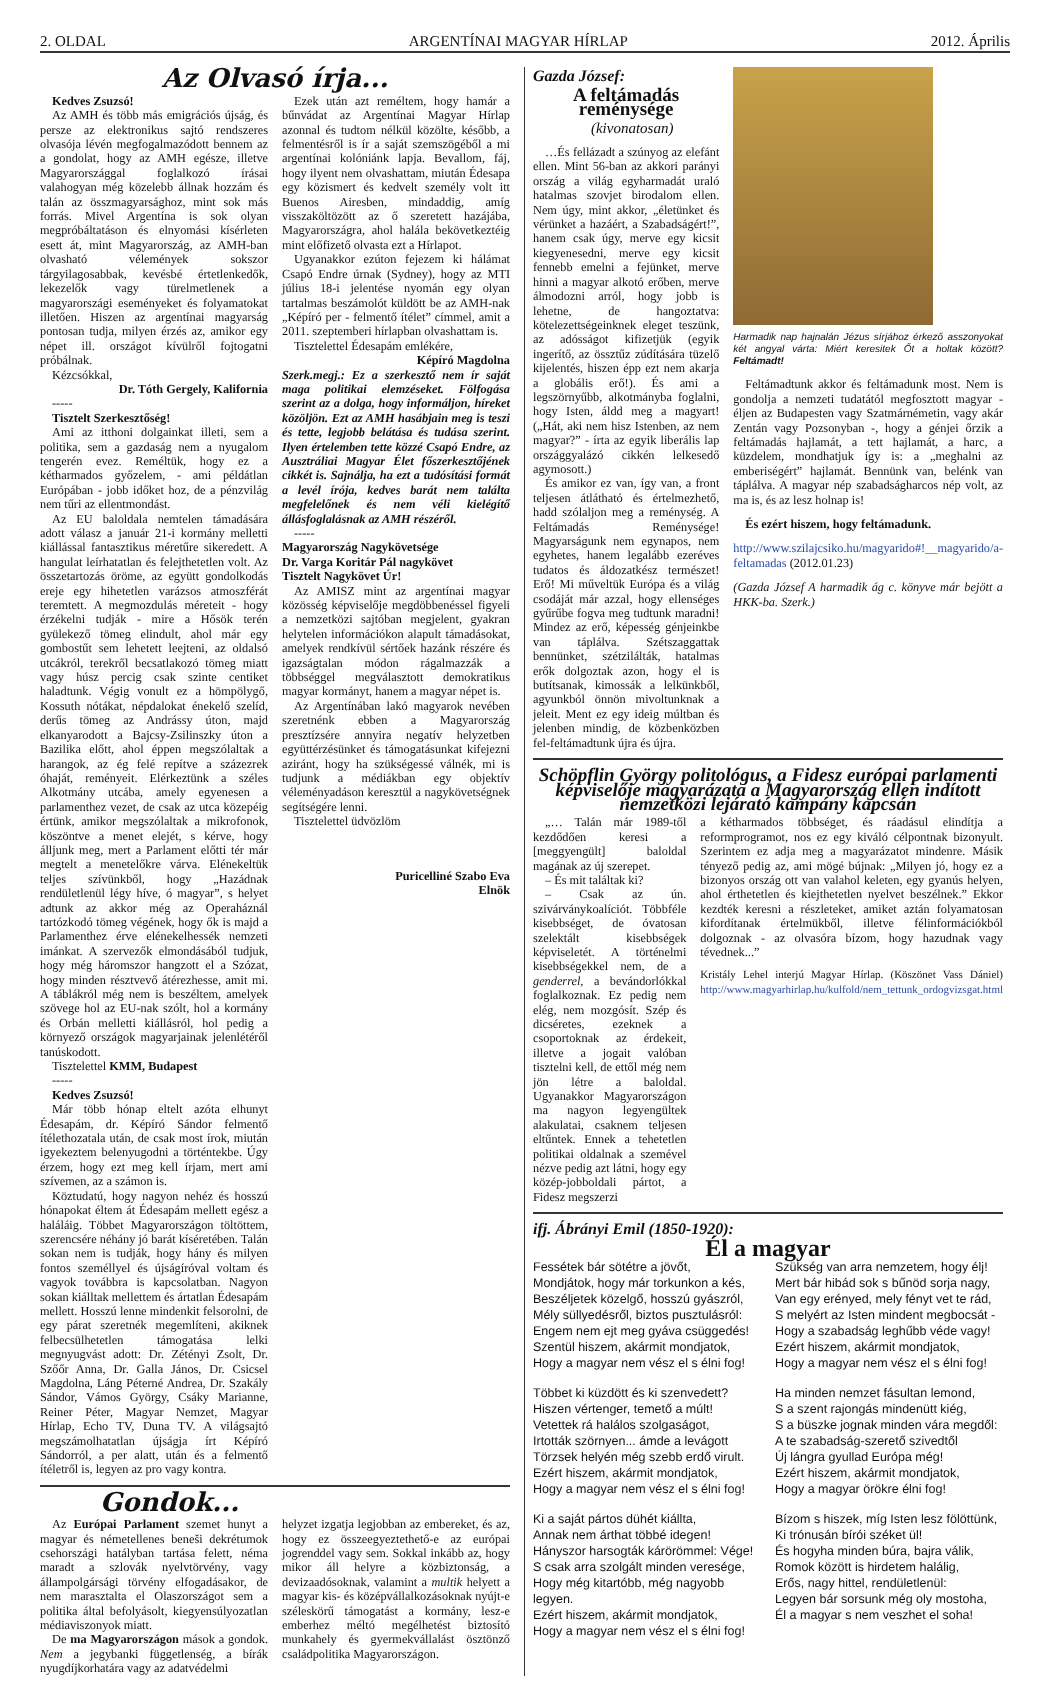2. OLDAL ARGENTÍNAI MAGYAR HÍRLAP 2012. Április
Az Olvasó írja...
Kedves Zsuzsó!
Az AMH és több más emigrációs újság, és persze az elektronikus sajtó rendszeres olvasója lévén megfogalmazódott bennem az a gondolat, hogy az AMH egésze, illetve Magyarországgal foglalkozó írásai valahogyan még közelebb állnak hozzám és talán az összmagyarsághoz, mint sok más forrás. Mivel Argentína is sok olyan megpróbáltatáson és elnyomási kísérleten esett át, mint Magyarország, az AMH-ban olvasható vélemények sokszor tárgyilagosabbak, kevésbé értetlenkedők, lekezelők vagy türelmetlenek a magyarországi eseményeket és folyamatokat illetően. Hiszen az argentínai magyarság pontosan tudja, milyen érzés az, amikor egy népet ill. országot kívülről fojtogatni próbálnak.
Kézcsókkal,
Dr. Tóth Gergely, Kalifornia
-----
Tisztelt Szerkesztőség!
Ami az itthoni dolgainkat illeti, sem a politika, sem a gazdaság nem a nyugalom tengerén evez. Reméltük, hogy ez a kétharmados győzelem, - ami példátlan Európában - jobb időket hoz, de a pénzvilág nem tűri az ellentmondást.
Az EU baloldala nemtelen támadására adott válasz a január 21-i kormány melletti kiállással fantasztikus méretűre sikeredett. A hangulat leírhatatlan és felejthetetlen volt. Az összetartozás öröme, az együtt gondolkodás ereje egy hihetetlen varázsos atmoszférát teremtett. A megmozdulás méreteit - hogy érzékelni tudják - mire a Hősök terén gyülekező tömeg elindult, ahol már egy gombostűt sem lehetett leejteni, az oldalsó utcákról, terekről becsatlakozó tömeg miatt vagy húsz percig csak szinte centiket haladtunk. Végig vonult ez a hömpölygő, Kossuth nótákat, népdalokat énekelő szelíd, derűs tömeg az Andrássy úton, majd elkanyarodott a Bajcsy-Zsilinszky úton a Bazilika előtt, ahol éppen megszólaltak a harangok, az ég felé repítve a százezrek óhaját, reményeit. Elérkeztünk a széles Alkotmány utcába, amely egyenesen a parlamenthez vezet, de csak az utca közepéig értünk, amikor megszólaltak a mikrofonok, köszöntve a menet elejét, s kérve, hogy álljunk meg, mert a Parlament előtti tér már megtelt a menetelőkre várva. Elénekeltük teljes szívünkből, hogy „Hazádnak rendületlenül légy híve, ó magyar”, s helyet adtunk az akkor még az Operaháznál tartózkodó tömeg végének, hogy ők is majd a Parlamenthez érve elénekelhessék nemzeti imánkat. A szervezők elmondásából tudjuk, hogy még háromszor hangzott el a Szózat, hogy minden résztvevő átérezhesse, amit mi. A táblákról még nem is beszéltem, amelyek szövege hol az EU-nak szólt, hol a kormány és Orbán melletti kiállásról, hol pedig a környező országok magyarjainak jelenlétéről tanúskodott.
Tisztelettel KMM, Budapest
-----
Kedves Zsuzsó!
Már több hónap eltelt azóta elhunyt Édesapám, dr. Képíró Sándor felmentő ítélethozatala után, de csak most írok, miután igyekeztem belenyugodni a történtekbe. Úgy érzem, hogy ezt meg kell írjam, mert ami szívemen, az a számon is.
Köztudatú, hogy nagyon nehéz és hosszú hónapokat éltem át Édesapám mellett egész a haláláig. Többet Magyarországon töltöttem, szerencsére néhány jó barát kíséretében. Talán sokan nem is tudják, hogy hány és milyen fontos személlyel és újságíróval voltam és vagyok továbbra is kapcsolatban. Nagyon sokan kiálltak mellettem és ártatlan Édesapám mellett. Hosszú lenne mindenkit felsorolni, de egy párat szeretnék megemlíteni, akiknek felbecsülhetetlen támogatása lelki megnyugvást adott: Dr. Zétényi Zsolt, Dr. Szőőr Anna, Dr. Galla János, Dr. Csicsel Magdolna, Láng Péterné Andrea, Dr. Szakály Sándor, Vámos György, Csáky Marianne, Reiner Péter, Magyar Nemzet, Magyar Hírlap, Echo TV, Duna TV. A világsajtó megszámolhatatlan újságja írt Képíró Sándorról, a per alatt, után és a felmentő ítéletről is, legyen az pro vagy kontra.
Ezek után azt reméltem, hogy hamár a bűnvádat az Argentínai Magyar Hírlap azonnal és tudtom nélkül közölte, később, a felmentésről is ír a saját szemszögéből a mi argentínai kolóniánk lapja. Bevallom, fáj, hogy ilyent nem olvashattam, miután Édesapa egy közismert és kedvelt személy volt itt Buenos Airesben, mindaddig, amíg visszaköltözött az ő szeretett hazájába, Magyarországra, ahol halála bekövetkeztéig mint előfizető olvasta ezt a Hírlapot.
Ugyanakkor ezúton fejezem ki hálámat Csapó Endre úrnak (Sydney), hogy az MTI július 18-i jelentése nyomán egy olyan tartalmas beszámolót küldött be az AMH-nak „Képíró per - felmentő ítélet” címmel, amit a 2011. szeptemberi hírlapban olvashattam is.
Tisztelettel Édesapám emlékére,
Képíró Magdolna
Szerk.megj.: Ez a szerkesztő nem ír saját maga politikai elemzéseket. Fölfogása szerint az a dolga, hogy informáljon, híreket közöljön. Ezt az AMH hasábjain meg is teszi és tette, legjobb belátása és tudása szerint. Ilyen értelemben tette közzé Csapó Endre, az Ausztráliai Magyar Élet főszerkesztőjének cikkét is. Sajnálja, ha ezt a tudósítási formát a levél írója, kedves barát nem találta megfelelőnek és nem véli kielégítő állásfoglalásnak az AMH részéről.
-----
Magyarország Nagykövetsége
Dr. Varga Koritár Pál nagykövet
Tisztelt Nagykövet Úr!
Az AMISZ mint az argentínai magyar közösség képviselője megdöbbenéssel figyeli a nemzetközi sajtóban megjelent, gyakran helytelen információkon alapult támadásokat, amelyek rendkívül sértőek hazánk részére és igazságtalan módon rágalmazzák a többséggel megválasztott demokratikus magyar kormányt, hanem a magyar népet is.
Az Argentínában lakó magyarok nevében szeretnénk ebben a Magyarország presztízsére annyira negatív helyzetben együttérzésünket és támogatásunkat kifejezni aziránt, hogy ha szükségessé válnék, mi is tudjunk a médiákban egy objektív véleményadáson keresztül a nagykövetségnek segítségére lenni.
Tisztelettel üdvözlöm
Puricelliné Szabo Eva
Elnök
Gondok...
Az Európai Parlament szemet hunyt a magyar és németellenes beneši dekrétumok csehországi hatályban tartása felett, néma maradt a szlovák nyelvtörvény, vagy állampolgársági törvény elfogadásakor, de nem marasztalta el Olaszországot sem a politika által befolyásolt, kiegyensúlyozatlan médiaviszonyok miatt.
De ma Magyarországon mások a gondok. Nem a jegybanki függetlenség, a bírák nyugdíjkorhatára vagy az adatvédelmi
helyzet izgatja legjobban az embereket, és az, hogy ez összeegyeztethető-e az európai jogrenddel vagy sem. Sokkal inkább az, hogy mikor áll helyre a közbiztonság, a devizaadósoknak, valamint a multik helyett a magyar kis- és középvállalkozásoknak nyújt-e széleskörű támogatást a kormány, lesz-e emberhez méltó megélhetést biztosító munkahely és gyermekvállalást ösztönző családpolitika Magyarországon.
Gazda József:
A feltámadás reménysége
(kivonatosan)
…És fellázadt a szúnyog az elefánt ellen. Mint 56-ban az akkori parányi ország a világ egyharmadát uraló hatalmas szovjet birodalom ellen. Nem úgy, mint akkor, „életünket és vérünket a hazáért, a Szabadságért!”, hanem csak úgy, merve egy kicsit kiegyenesedni, merve egy kicsit fennebb emelni a fejünket, merve hinni a magyar alkotó erőben, merve álmodozni arról, hogy jobb is lehetne, de hangoztatva: kötelezettségeinknek eleget teszünk, az adósságot kifizetjük (egyik ingerítő, az össztűz zúdítására tüzelő kijelentés, hiszen épp ezt nem akarja a globális erő!). És ami a legszörnyűbb, alkotmányba foglalni, hogy Isten, áldd meg a magyart! („Hát, aki nem hisz Istenben, az nem magyar?” - írta az egyik liberális lap országgyalázó cikkén lelkesedő agymosott.)
És amikor ez van, így van, a front teljesen átlátható és értelmezhető, hadd szólaljon meg a reménység. A Feltámadás Reménysége! Magyarságunk nem egynapos, nem egyhetes, hanem legalább ezeréves tudatos és áldozatkész természet! Erő! Mi műveltük Európa és a világ csodáját már azzal, hogy ellenséges gyűrűbe fogva meg tudtunk maradni! Mindez az erő, képesség génjeinkbe van táplálva. Szétszaggattak bennünket, szétzilálták, hatalmas erők dolgoztak azon, hogy el is butítsanak, kimossák a lelkünkből, agyunkból önnön mivoltunknak a jeleit. Ment ez egy ideig múltban és jelenben mindig, de közbenközben fel-feltámadtunk újra és újra.
Harmadik nap hajnalán Jézus sírjához érkező asszonyokat két angyal várta: Miért keresitek Őt a holtak között? Feltámadt!
Feltámadtunk akkor és feltámadunk most. Nem is gondolja a nemzeti tudatától megfosztott magyar - éljen az Budapesten vagy Szatmárnémetin, vagy akár Zentán vagy Pozsonyban -, hogy a génjei őrzik a feltámadás hajlamát, a tett hajlamát, a harc, a küzdelem, mondhatjuk így is: a „meghalni az emberiségért” hajlamát. Bennünk van, belénk van táplálva. A magyar nép szabadságharcos nép volt, az ma is, és az lesz holnap is!
És ezért hiszem, hogy feltámadunk.
http://www.szilajcsiko.hu/magyarido#!__magyarido/a-feltamadas (2012.01.23)
(Gazda József A harmadik ág c. könyve már bejött a HKK-ba. Szerk.)
Schöpflin György politológus, a Fidesz európai parlamenti képviselője magyarázata a Magyarország ellen indított nemzetközi lejárató kampány kapcsán
„… Talán már 1989-től kezdődően keresi a [meggyengült] baloldal magának az új szerepet.
– És mit találtak ki?
– Csak az ún. szivárványkoalíciót. Többféle kisebbséget, de óvatosan szelektált kisebbségek képviseletét. A történelmi kisebbségekkel nem, de a genderrel, a bevándorlókkal foglalkoznak. Ez pedig nem elég, nem mozgósít. Szép és dicséretes, ezeknek a csoportoknak az érdekeit, illetve a jogait valóban tisztelni kell, de ettől még nem jön létre a baloldal. Ugyanakkor Magyarországon ma nagyon legyengültek alakulatai, csaknem teljesen eltűntek. Ennek a tehetetlen politikai oldalnak a szemével nézve pedig azt látni, hogy egy közép-jobboldali pártot, a Fidesz megszerzi
a kétharmados többséget, és ráadásul elindítja a reformprogramot, nos ez egy kiváló célpontnak bizonyult. Szerintem ez adja meg a magyarázatot mindenre. Másik tényező pedig az, ami mögé bújnak: „Milyen jó, hogy ez a bizonyos ország ott van valahol keleten, egy gyanús helyen, ahol érthetetlen és kiejthetetlen nyelvet beszélnek.” Ekkor kezdték keresni a részleteket, amiket aztán folyamatosan kifordítanak értelmükből, illetve félinformációkból dolgoznak - az olvasóra bízom, hogy hazudnak vagy tévednek...”
Kristály Lehel interjú Magyar Hírlap. (Köszönet Vass Dániel) http://www.magyarhirlap.hu/kulfold/nem_tettunk_ordogvizsgat.html
ifj. Ábrányi Emil (1850-1920):
Él a magyar
Fessétek bár sötétre a jövőt,
Mondjátok, hogy már torkunkon a kés,
Beszéljetek közelgő, hosszú gyászról,
Mély süllyedésről, biztos pusztulásról:
Engem nem ejt meg gyáva csüggedés!
Szentül hiszem, akármit mondjatok,
Hogy a magyar nem vész el s élni fog!
Többet ki küzdött és ki szenvedett?
Hiszen vértenger, temető a múlt!
Vetettek rá halálos szolgaságot,
Irtották szörnyen... ámde a levágott
Törzsek helyén még szebb erdő virult.
Ezért hiszem, akármit mondjatok,
Hogy a magyar nem vész el s élni fog!
Ki a saját pártos dühét kiállta,
Annak nem árthat többé idegen!
Hányszor harsogták kárörömmel: Vége!
S csak arra szolgált minden veresége,
Hogy még kitartóbb, még nagyobb legyen.
Ezért hiszem, akármit mondjatok,
Hogy a magyar nem vész el s élni fog!
Szükség van arra nemzetem, hogy élj!
Mert bár hibád sok s bűnöd sorja nagy,
Van egy erényed, mely fényt vet te rád,
S melyért az Isten mindent megbocsát -
Hogy a szabadság leghűbb véde vagy!
Ezért hiszem, akármit mondjatok,
Hogy a magyar nem vész el s élni fog!
Ha minden nemzet fásultan lemond,
S a szent rajongás mindenütt kiég,
S a büszke jognak minden vára megdől:
A te szabadság-szerető szivedtől
Új lángra gyullad Európa még!
Ezért hiszem, akármit mondjatok,
Hogy a magyar örökre élni fog!
Bízom s hiszek, míg Isten lesz fölöttünk,
Ki trónusán bírói széket ül!
És hogyha minden búra, bajra válik,
Romok között is hirdetem halálig,
Erős, nagy hittel, rendületlenül:
Legyen bár sorsunk még oly mostoha,
Él a magyar s nem veszhet el soha!